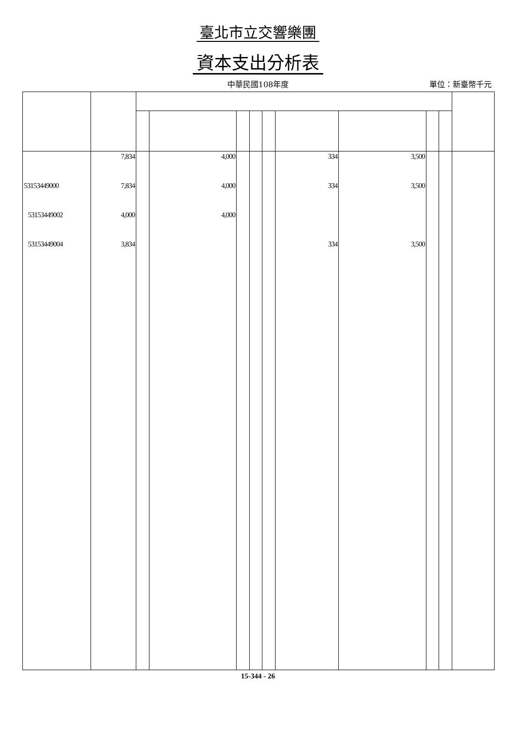臺北市立交響樂團
資本支出分析表
中華民國108年度
單位：新臺幣千元
| | 7,834 | | 4,000 | | | | 334 | 3,500 | | | |
| 53153449000 | 7,834 | | 4,000 | | | | 334 | 3,500 | | | |
| 53153449002 | 4,000 | | 4,000 | | | | | | | | |
| 53153449004 | 3,834 | | | | | | 334 | 3,500 | | | |
15-344 - 26